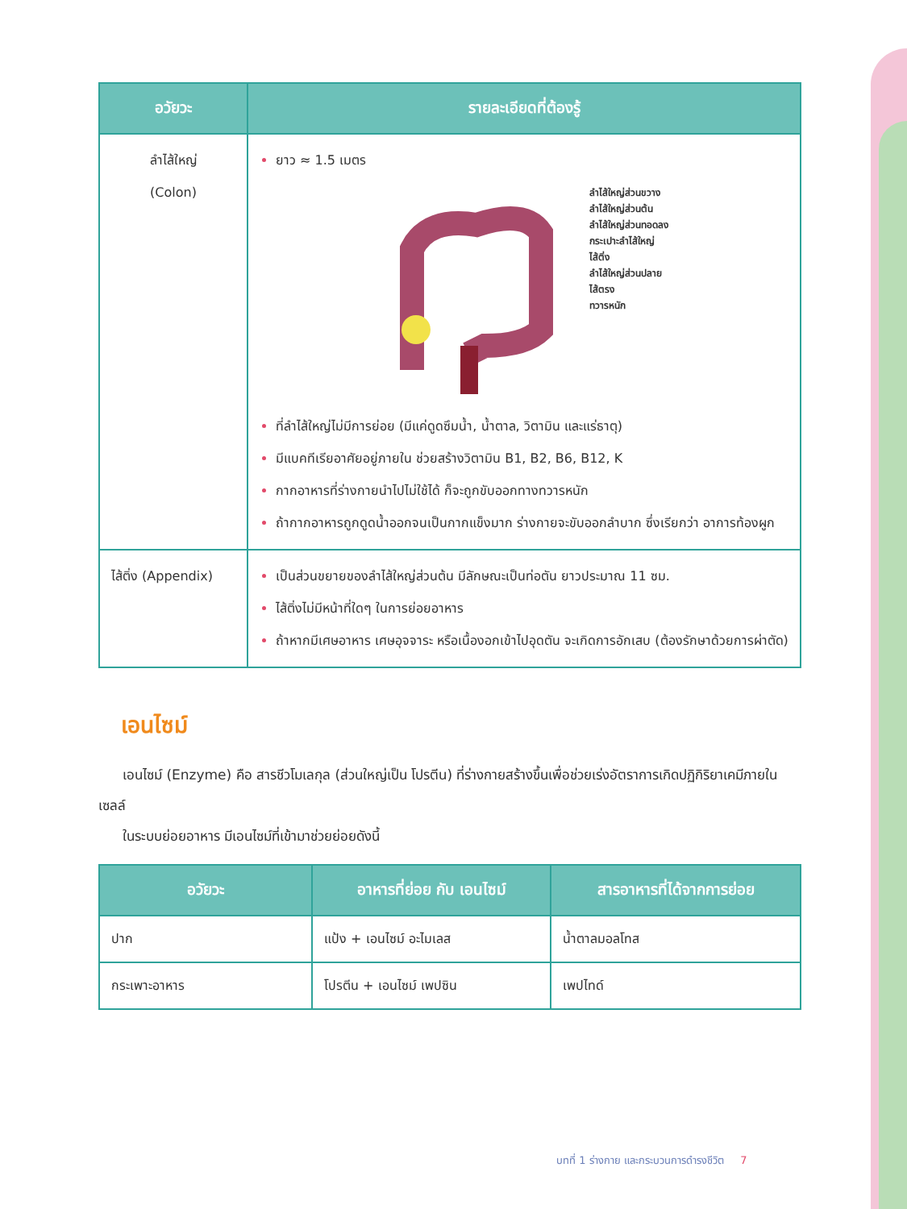| อวัยวะ | รายละเอียดที่ต้องรู้ |
| --- | --- |
| ลำไส้ใหญ่ (Colon) | ยาว ≈ 1.5 เมตร ลำไส้ใหญ่ส่วนขวาง ลำไส้ใหญ่ส่วนต้น ลำไส้ใหญ่ส่วนทอดลง กระเปาะลำไส้ใหญ่ ไส้ติ่ง ลำไส้ใหญ่ส่วนปลาย ไส้ตรง ทวารหนัก ที่ลำไส้ใหญ่ไม่มีการย่อย (มีแค่ดูดซึมน้ำ, น้ำตาล, วิตามิน และแร่ธาตุ) มีแบคทีเรียอาศัยอยู่ภายใน ช่วยสร้างวิตามิน B1, B2, B6, B12, K กากอาหารที่ร่างกายนำไปไม่ใช้ได้ ก็จะถูกขับออกทางทวารหนัก ถ้ากากอาหารถูกดูดน้ำออกจนเป็นกากแข็งมาก ร่างกายจะขับออกลำบาก ซึ่งเรียกว่า อาการท้องผูก |
| ไส้ติ่ง (Appendix) | เป็นส่วนขยายของลำไส้ใหญ่ส่วนต้น มีลักษณะเป็นท่อตัน ยาวประมาณ 11 ซม. ไส้ติ่งไม่มีหน้าที่ใดๆ ในการย่อยอาหาร ถ้าหากมีเศษอาหาร เศษอุจจาระ หรือเนื้องอกเข้าไปอุดตัน จะเกิดการอักเสบ (ต้องรักษาด้วยการผ่าตัด) |
เอนไซม์
เอนไซม์ (Enzyme) คือ สารชีวโมเลกุล (ส่วนใหญ่เป็น โปรตีน) ที่ร่างกายสร้างขึ้นเพื่อช่วยเร่งอัตราการเกิดปฏิกิริยาเคมีภายในเซลล์
ในระบบย่อยอาหาร มีเอนไซม์ที่เข้ามาช่วยย่อยดังนี้
| อวัยวะ | อาหารที่ย่อย กับ เอนไซม์ | สารอาหารที่ได้จากการย่อย |
| --- | --- | --- |
| ปาก | แป้ง + เอนไซม์ อะไมเลส | น้ำตาลมอลโทส |
| กระเพาะอาหาร | โปรตีน + เอนไซม์ เพปซิน | เพปไทด์ |
บทที่ 1 ร่างกาย และกระบวนการดำรงชีวิต 7